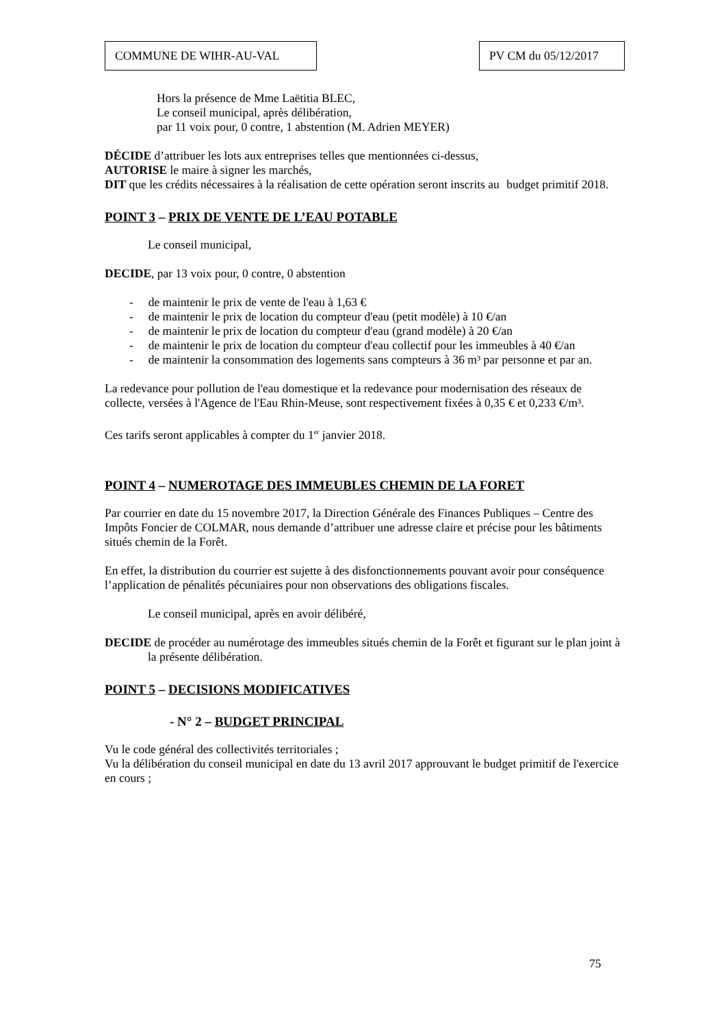COMMUNE DE WIHR-AU-VAL PV CM du 05/12/2017
Hors la présence de Mme Laëtitia BLEC,
Le conseil municipal, après délibération,
par 11 voix pour, 0 contre, 1 abstention (M. Adrien MEYER)
DÉCIDE d’attribuer les lots aux entreprises telles que mentionnées ci-dessus,
AUTORISE le maire à signer les marchés,
DIT que les crédits nécessaires à la réalisation de cette opération seront inscrits au budget primitif 2018.
POINT 3 – PRIX DE VENTE DE L’EAU POTABLE
Le conseil municipal,
DECIDE, par 13 voix pour, 0 contre, 0 abstention
- de maintenir le prix de vente de l'eau à 1,63 €
- de maintenir le prix de location du compteur d'eau (petit modèle) à 10 €/an
- de maintenir le prix de location du compteur d'eau (grand modèle) à 20 €/an
- de maintenir le prix de location du compteur d'eau collectif pour les immeubles à 40 €/an
- de maintenir la consommation des logements sans compteurs à 36 m³ par personne et par an.
La redevance pour pollution de l'eau domestique et la redevance pour modernisation des réseaux de collecte, versées à l'Agence de l'Eau Rhin-Meuse, sont respectivement fixées à 0,35 € et 0,233 €/m³.
Ces tarifs seront applicables à compter du 1<sup>er</sup> janvier 2018.
POINT 4 – NUMEROTAGE DES IMMEUBLES CHEMIN DE LA FORET
Par courrier en date du 15 novembre 2017, la Direction Générale des Finances Publiques – Centre des Impôts Foncier de COLMAR, nous demande d’attribuer une adresse claire et précise pour les bâtiments situés chemin de la Forêt.
En effet, la distribution du courrier est sujette à des disfonctionnements pouvant avoir pour conséquence l’application de pénalités pécuniaires pour non observations des obligations fiscales.
Le conseil municipal, après en avoir délibéré,
DECIDE de procéder au numérotage des immeubles situés chemin de la Forêt et figurant sur le plan joint à la présente délibération.
POINT 5 – DECISIONS MODIFICATIVES
- N° 2 – BUDGET PRINCIPAL
Vu le code général des collectivités territoriales ;
Vu la délibération du conseil municipal en date du 13 avril 2017 approuvant le budget primitif de l'exercice en cours ;
75